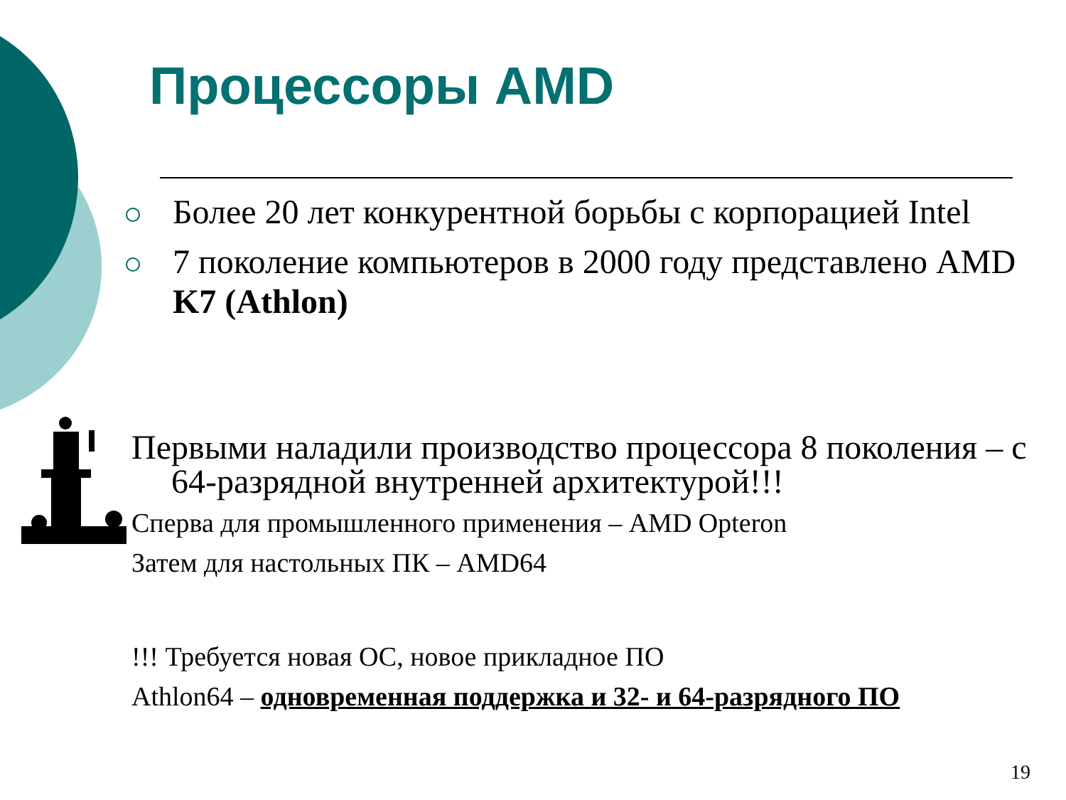Процессоры AMD
Более 20 лет конкурентной борьбы с корпорацией Intel
7 поколение компьютеров в 2000 году представлено AMD K7 (Athlon)
Первыми наладили производство процессора 8 поколения – с 64-разрядной внутренней архитектурой!!!
Сперва для промышленного применения – AMD Opteron
Затем для настольных ПК – AMD64
!!! Требуется новая ОС, новое прикладное ПО
Athlon64 – одновременная поддержка и 32- и 64-разрядного ПО
19